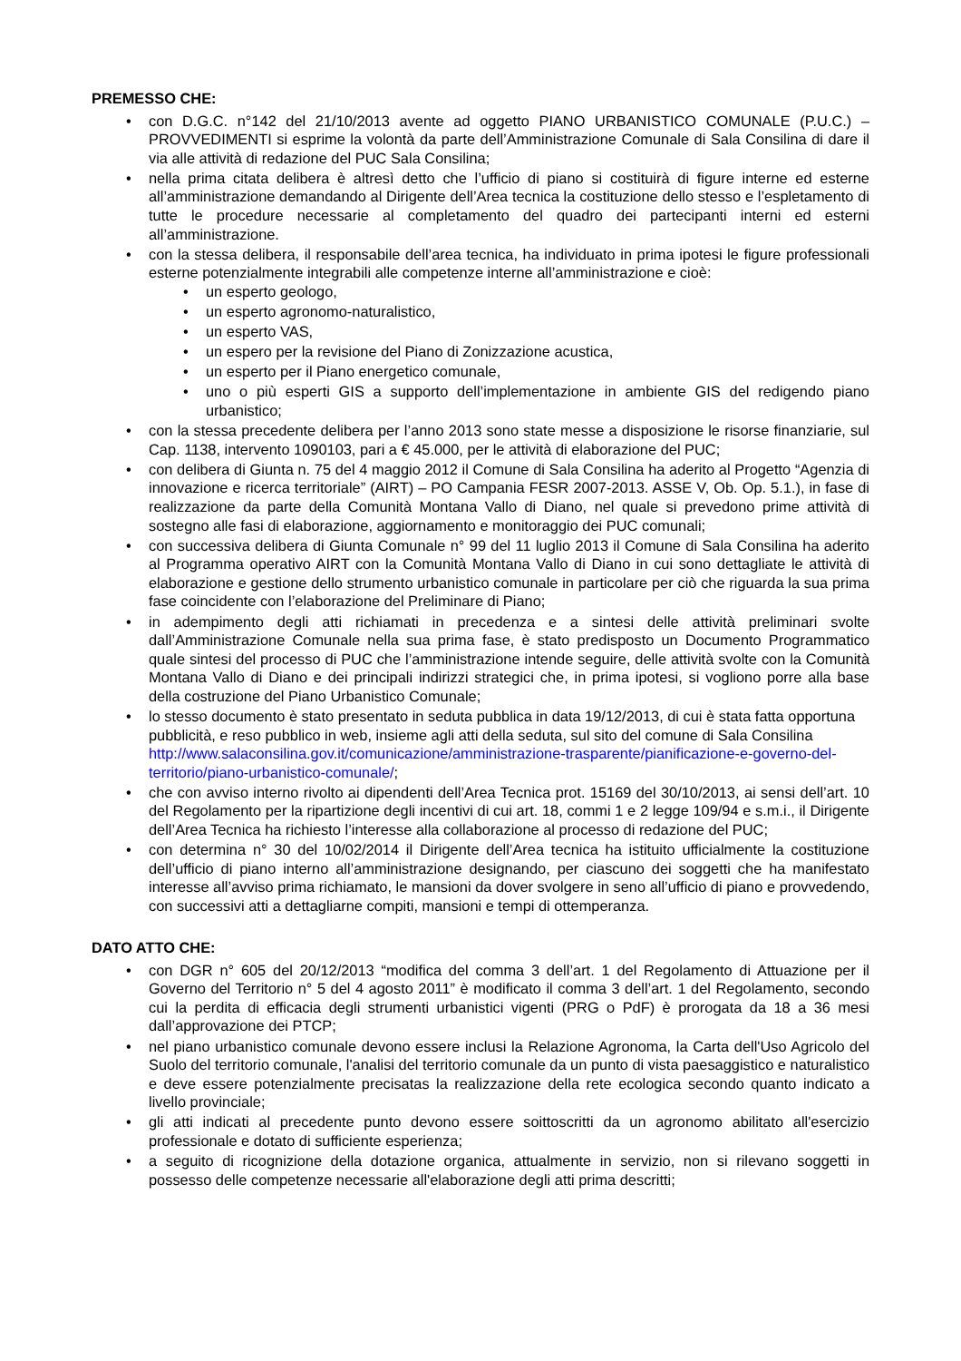PREMESSO CHE:
• con D.G.C. n°142 del 21/10/2013 avente ad oggetto PIANO URBANISTICO COMUNALE (P.U.C.) – PROVVEDIMENTI si esprime la volontà da parte dell’Amministrazione Comunale di Sala Consilina di dare il via alle attività di redazione del PUC Sala Consilina;
• nella prima citata delibera è altresì detto che l’ufficio di piano si costituirà di figure interne ed esterne all’amministrazione demandando al Dirigente dell’Area tecnica la costituzione dello stesso e l’espletamento di tutte le procedure necessarie al completamento del quadro dei partecipanti interni ed esterni all’amministrazione.
• con la stessa delibera, il responsabile dell’area tecnica, ha individuato in prima ipotesi le figure professionali esterne potenzialmente integrabili alle competenze interne all’amministrazione e cioè:
• un esperto geologo,
• un esperto agronomo-naturalistico,
• un esperto VAS,
• un espero per la revisione del Piano di Zonizzazione acustica,
• un esperto per il Piano energetico comunale,
• uno o più esperti GIS a supporto dell’implementazione in ambiente GIS del redigendo piano urbanistico;
• con la stessa precedente delibera per l’anno 2013 sono state messe a disposizione le risorse finanziarie, sul Cap. 1138, intervento 1090103, pari a € 45.000, per le attività di elaborazione del PUC;
• con delibera di Giunta n. 75 del 4 maggio 2012 il Comune di Sala Consilina ha aderito al Progetto “Agenzia di innovazione e ricerca territoriale” (AIRT) – PO Campania FESR 2007-2013. ASSE V, Ob. Op. 5.1.), in fase di realizzazione da parte della Comunità Montana Vallo di Diano, nel quale si prevedono prime attività di sostegno alle fasi di elaborazione, aggiornamento e monitoraggio dei PUC comunali;
• con successiva delibera di Giunta Comunale n° 99 del 11 luglio 2013 il Comune di Sala Consilina ha aderito al Programma operativo AIRT con la Comunità Montana Vallo di Diano in cui sono dettagliate le attività di elaborazione e gestione dello strumento urbanistico comunale in particolare per ciò che riguarda la sua prima fase coincidente con l’elaborazione del Preliminare di Piano;
• in adempimento degli atti richiamati in precedenza e a sintesi delle attività preliminari svolte dall’Amministrazione Comunale nella sua prima fase, è stato predisposto un Documento Programmatico quale sintesi del processo di PUC che l’amministrazione intende seguire, delle attività svolte con la Comunità Montana Vallo di Diano e dei principali indirizzi strategici che, in prima ipotesi, si vogliono porre alla base della costruzione del Piano Urbanistico Comunale;
• lo stesso documento è stato presentato in seduta pubblica in data 19/12/2013, di cui è stata fatta opportuna pubblicità, e reso pubblico in web, insieme agli atti della seduta, sul sito del comune di Sala Consilina http://www.salaconsilina.gov.it/comunicazione/amministrazione-trasparente/pianificazione-e-governo-del-territorio/piano-urbanistico-comunale/;
• che con avviso interno rivolto ai dipendenti dell’Area Tecnica prot. 15169 del 30/10/2013, ai sensi dell’art. 10 del Regolamento per la ripartizione degli incentivi di cui art. 18, commi 1 e 2 legge 109/94 e s.m.i., il Dirigente dell’Area Tecnica ha richiesto l’interesse alla collaborazione al processo di redazione del PUC;
• con determina n° 30 del 10/02/2014 il Dirigente dell’Area tecnica ha istituito ufficialmente la costituzione dell’ufficio di piano interno all’amministrazione designando, per ciascuno dei soggetti che ha manifestato interesse all’avviso prima richiamato, le mansioni da dover svolgere in seno all’ufficio di piano e provvedendo, con successivi atti a dettagliarne compiti, mansioni e tempi di ottemperanza.
DATO ATTO CHE:
• con DGR n° 605 del 20/12/2013 “modifica del comma 3 dell’art. 1 del Regolamento di Attuazione per il Governo del Territorio n° 5 del 4 agosto 2011” è modificato il comma 3 dell’art. 1 del Regolamento, secondo cui la perdita di efficacia degli strumenti urbanistici vigenti (PRG o PdF) è prorogata da 18 a 36 mesi dall’approvazione dei PTCP;
• nel piano urbanistico comunale devono essere inclusi la Relazione Agronoma, la Carta dell'Uso Agricolo del Suolo del territorio comunale, l'analisi del territorio comunale da un punto di vista paesaggistico e naturalistico e deve essere potenzialmente precisatas la realizzazione della rete ecologica secondo quanto indicato a livello provinciale;
• gli atti indicati al precedente punto devono essere soittoscritti da un agronomo abilitato all'esercizio professionale e dotato di sufficiente esperienza;
• a seguito di ricognizione della dotazione organica, attualmente in servizio, non si rilevano soggetti in possesso delle competenze necessarie all'elaborazione degli atti prima descritti;